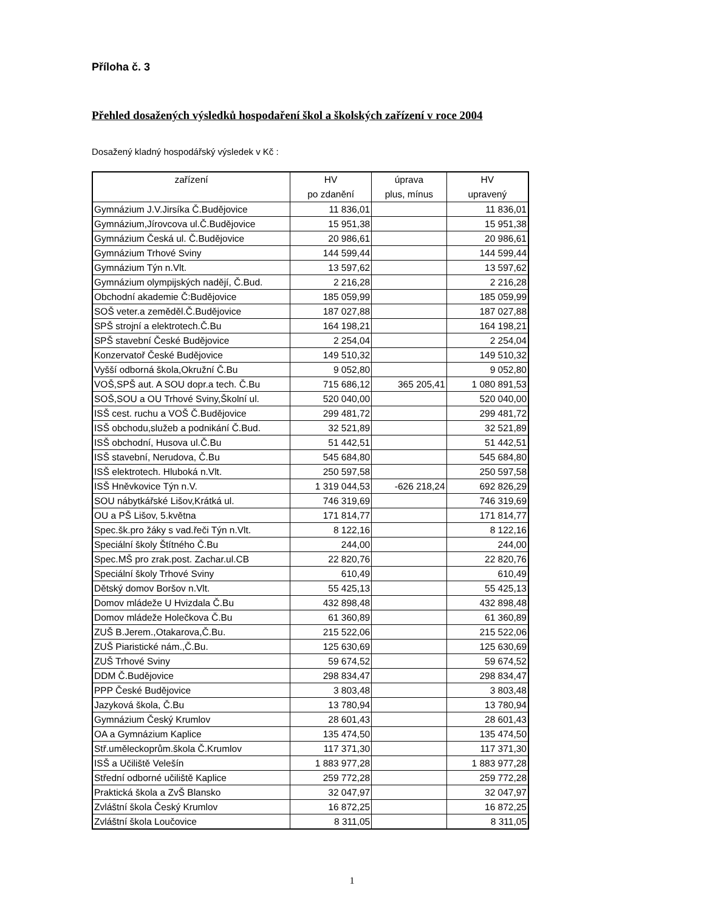Příloha č. 3
Přehled dosažených výsledků hospodaření škol a školských zařízení v roce 2004
Dosažený kladný hospodářský výsledek v Kč :
| zařízení | HV po zdanění | úprava plus, mínus | HV upravený |
| --- | --- | --- | --- |
| Gymnázium J.V.Jirsíka Č.Budějovice | 11 836,01 | | 11 836,01 |
| Gymnázium,Jírovcova ul.Č.Budějovice | 15 951,38 | | 15 951,38 |
| Gymnázium Česká ul. Č.Budějovice | 20 986,61 | | 20 986,61 |
| Gymnázium Trhové Sviny | 144 599,44 | | 144 599,44 |
| Gymnázium Týn n.Vlt. | 13 597,62 | | 13 597,62 |
| Gymnázium olympijských nadějí, Č.Bud. | 2 216,28 | | 2 216,28 |
| Obchodní akademie Č:Budějovice | 185 059,99 | | 185 059,99 |
| SOŠ veter.a zeměděl.Č.Budějovice | 187 027,88 | | 187 027,88 |
| SPŠ strojní a elektrotech.Č.Bu | 164 198,21 | | 164 198,21 |
| SPŠ stavební České Budějovice | 2 254,04 | | 2 254,04 |
| Konzervatoř České Budějovice | 149 510,32 | | 149 510,32 |
| Vyšší odborná škola,Okružní Č.Bu | 9 052,80 | | 9 052,80 |
| VOŠ,SPŠ aut. A SOU dopr.a tech. Č.Bu | 715 686,12 | 365 205,41 | 1 080 891,53 |
| SOŠ,SOU a OU Trhové Sviny,Školní ul. | 520 040,00 | | 520 040,00 |
| ISŠ cest. ruchu a VOŠ Č.Budějovice | 299 481,72 | | 299 481,72 |
| ISŠ obchodu,služeb a podnikání Č.Bud. | 32 521,89 | | 32 521,89 |
| ISŠ obchodní, Husova ul.Č.Bu | 51 442,51 | | 51 442,51 |
| ISŠ stavební, Nerudova, Č.Bu | 545 684,80 | | 545 684,80 |
| ISŠ elektrotech. Hluboká n.Vlt. | 250 597,58 | | 250 597,58 |
| ISŠ Hněvkovice Týn n.V. | 1 319 044,53 | -626 218,24 | 692 826,29 |
| SOU nábytkářské Lišov,Krátká ul. | 746 319,69 | | 746 319,69 |
| OU a PŠ Lišov, 5.května | 171 814,77 | | 171 814,77 |
| Spec.šk.pro žáky s vad.řeči Týn n.Vlt. | 8 122,16 | | 8 122,16 |
| Speciální školy Štítného Č.Bu | 244,00 | | 244,00 |
| Spec.MŠ pro zrak.post. Zachar.ul.CB | 22 820,76 | | 22 820,76 |
| Speciální školy Trhové Sviny | 610,49 | | 610,49 |
| Dětský domov Boršov n.Vlt. | 55 425,13 | | 55 425,13 |
| Domov mládeže U Hvizdala Č.Bu | 432 898,48 | | 432 898,48 |
| Domov mládeže Holečkova Č.Bu | 61 360,89 | | 61 360,89 |
| ZUŠ B.Jerem.,Otakarova,Č.Bu. | 215 522,06 | | 215 522,06 |
| ZUŠ Piaristické nám.,Č.Bu. | 125 630,69 | | 125 630,69 |
| ZUŠ Trhové Sviny | 59 674,52 | | 59 674,52 |
| DDM Č.Budějovice | 298 834,47 | | 298 834,47 |
| PPP České Budějovice | 3 803,48 | | 3 803,48 |
| Jazyková škola, Č.Bu | 13 780,94 | | 13 780,94 |
| Gymnázium Český Krumlov | 28 601,43 | | 28 601,43 |
| OA a Gymnázium Kaplice | 135 474,50 | | 135 474,50 |
| Stř.uměleckoprům.škola Č.Krumlov | 117 371,30 | | 117 371,30 |
| ISŠ a Učiliště Velešín | 1 883 977,28 | | 1 883 977,28 |
| Střední odborné učiliště Kaplice | 259 772,28 | | 259 772,28 |
| Praktická škola a ZvŠ Blansko | 32 047,97 | | 32 047,97 |
| Zvláštní škola Český Krumlov | 16 872,25 | | 16 872,25 |
| Zvláštní škola Loučovice | 8 311,05 | | 8 311,05 |
1